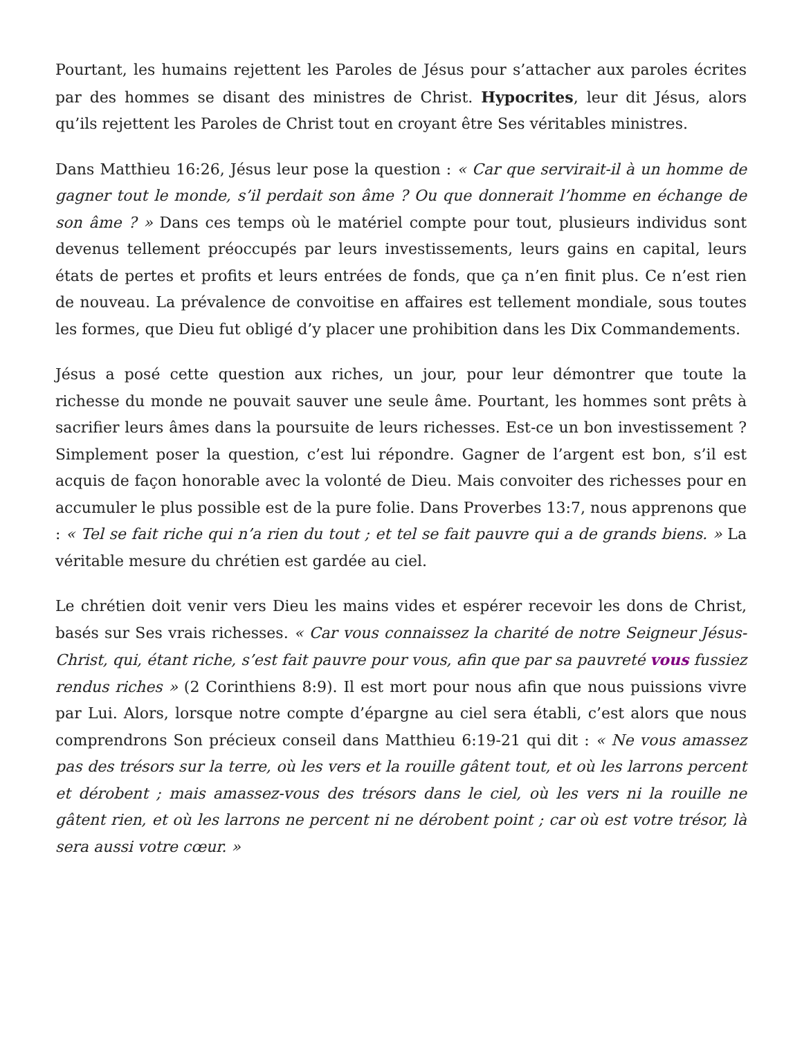Pourtant, les humains rejettent les Paroles de Jésus pour s’attacher aux paroles écrites par des hommes se disant des ministres de Christ. Hypocrites, leur dit Jésus, alors qu’ils rejettent les Paroles de Christ tout en croyant être Ses véritables ministres.
Dans Matthieu 16:26, Jésus leur pose la question : « Car que servirait-il à un homme de gagner tout le monde, s’il perdait son âme ? Ou que donnerait l’homme en échange de son âme ? » Dans ces temps où le matériel compte pour tout, plusieurs individus sont devenus tellement préoccupés par leurs investissements, leurs gains en capital, leurs états de pertes et profits et leurs entrées de fonds, que ça n’en finit plus. Ce n’est rien de nouveau. La prévalence de convoitise en affaires est tellement mondiale, sous toutes les formes, que Dieu fut obligé d’y placer une prohibition dans les Dix Commandements.
Jésus a posé cette question aux riches, un jour, pour leur démontrer que toute la richesse du monde ne pouvait sauver une seule âme. Pourtant, les hommes sont prêts à sacrifier leurs âmes dans la poursuite de leurs richesses. Est-ce un bon investissement ? Simplement poser la question, c’est lui répondre. Gagner de l’argent est bon, s’il est acquis de façon honorable avec la volonté de Dieu. Mais convoiter des richesses pour en accumuler le plus possible est de la pure folie. Dans Proverbes 13:7, nous apprenons que : « Tel se fait riche qui n’a rien du tout ; et tel se fait pauvre qui a de grands biens. » La véritable mesure du chrétien est gardée au ciel.
Le chrétien doit venir vers Dieu les mains vides et espérer recevoir les dons de Christ, basés sur Ses vrais richesses. « Car vous connaissez la charité de notre Seigneur Jésus-Christ, qui, étant riche, s’est fait pauvre pour vous, afin que par sa pauvreté vous fussiez rendus riches » (2 Corinthiens 8:9). Il est mort pour nous afin que nous puissions vivre par Lui. Alors, lorsque notre compte d’épargne au ciel sera établi, c’est alors que nous comprendrons Son précieux conseil dans Matthieu 6:19-21 qui dit : « Ne vous amassez pas des trésors sur la terre, où les vers et la rouille gâtent tout, et où les larrons percent et dérobent ; mais amassez-vous des trésors dans le ciel, où les vers ni la rouille ne gâtent rien, et où les larrons ne percent ni ne dérobent point ; car où est votre trésor, là sera aussi votre cœur. »